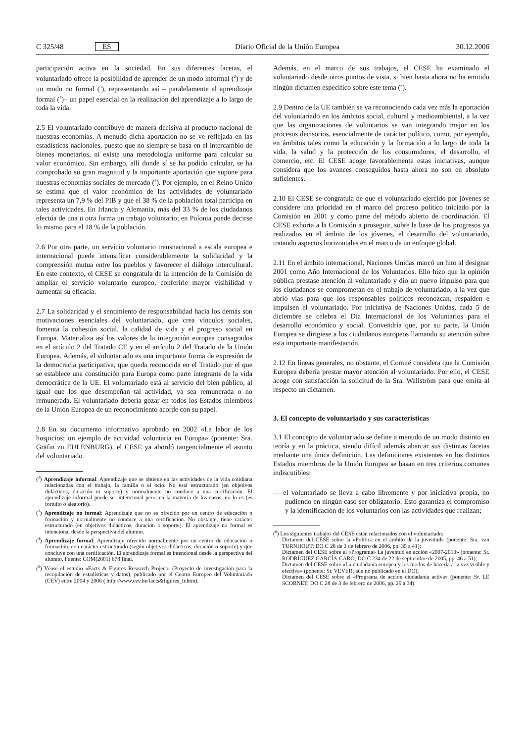C 325/48 ES Diario Oficial de la Unión Europea 30.12.2006
participación activa en la sociedad. En sus diferentes facetas, el voluntariado ofrece la posibilidad de aprender de un modo informal (<sup>2</sup>) y de un modo no formal (<sup>3</sup>), representando así – paralelamente al aprendizaje formal (<sup>4</sup>)– un papel esencial en la realización del aprendizaje a lo largo de toda la vida.
2.5 El voluntariado contribuye de manera decisiva al producto nacional de nuestras economías. A menudo dicha aportación no se ve reflejada en las estadísticas nacionales, puesto que no siempre se basa en el intercambio de bienes monetarios, ni existe una metodología uniforme para calcular su valor económico. Sin embargo, allí donde sí se ha podido calcular, se ha comprobado su gran magnitud y la importante aportación que supone para nuestras economías sociales de mercado (<sup>5</sup>). Por ejemplo, en el Reino Unido se estima que el valor económico de las actividades de voluntariado representa un 7,9 % del PIB y que el 38 % de la población total participa en tales actividades. En Irlanda y Alemania, más del 33 % de los ciudadanos efectúa de una u otra forma un trabajo voluntario; en Polonia puede decirse lo mismo para el 18 % de la población.
2.6 Por otra parte, un servicio voluntario transnacional a escala europea e internacional puede intensificar considerablemente la solidaridad y la comprensión mutua entre los pueblos y favorecer el diálogo intercultural. En este contexto, el CESE se congratula de la intención de la Comisión de ampliar el servicio voluntario europeo, conferirle mayor visibilidad y aumentar su eficacia.
2.7 La solidaridad y el sentimiento de responsabilidad hacia los demás son motivaciones esenciales del voluntariado, que crea vínculos sociales, fomenta la cohesión social, la calidad de vida y el progreso social en Europa. Materializa así los valores de la integración europea consagrados en el artículo 2 del Tratado CE y en el artículo 2 del Tratado de la Unión Europea. Además, el voluntariado es una importante forma de expresión de la democracia participativa, que queda reconocida en el Tratado por el que se establece una constitución para Europa como parte integrante de la vida democrática de la UE. El voluntariado está al servicio del bien público, al igual que los que desempeñan tal actividad, ya sea remunerada o no remunerada. El voluntariado debería gozar en todos los Estados miembros de la Unión Europea de un reconocimiento acorde con su papel.
2.8 En su documento informativo aprobado en 2002 «La labor de los hospicios; un ejemplo de actividad voluntaria en Europa» (ponente: Sra. Gräfin zu EULENBURG), el CESE ya abordó tangencialmente el asunto del voluntariado.
(<sup>2</sup>) Aprendizaje informal: Aprendizaje que se obtiene en las actividades de la vida cotidiana relacionadas con el trabajo, la familia o el ocio. No está estructurado (en objetivos didácticos, duración ni soporte) y normalmente no conduce a una certificación. El aprendizaje informal puede ser intencional pero, en la mayoría de los casos, no lo es (es fortuito o aleatorio).
(<sup>3</sup>) Aprendizaje no formal: Aprendizaje que no es ofrecido por un centro de educación o formación y normalmente no conduce a una certificación. No obstante, tiene carácter estructurado (en objetivos didácticos, duración o soporte). El aprendizaje no formal es intencional desde la perspectiva del alumno.
(<sup>4</sup>) Aprendizaje formal: Aprendizaje ofrecido normalmente por un centro de educación o formación, con carácter estructurado (según objetivos didácticos, duración o soporte) y que concluye con una certificación. El aprendizaje formal es intencional desde la perspectiva del alumno. Fuente: COM(2001) 678 final.
(<sup>5</sup>) Véase el estudio «Facts & Figures Research Project» (Proyecto de investigación para la recopilación de estadísticas y datos), publicado por el Centro Europeo del Voluntariado (CEV) entre 2004 y 2006 ( http://www.cev.be/facts&figures_fr.htm).
Además, en el marco de sus trabajos, el CESE ha examinado el voluntariado desde otros puntos de vista, si bien hasta ahora no ha emitido ningún dictamen específico sobre este tema (<sup>6</sup>).
2.9 Dentro de la UE también se va reconociendo cada vez más la aportación del voluntariado en los ámbitos social, cultural y medioambiental, a la vez que las organizaciones de voluntarios se van integrando mejor en los procesos decisorios, esencialmente de carácter político, como, por ejemplo, en ámbitos tales como la educación y la formación a lo largo de toda la vida, la salud y la protección de los consumidores, el desarrollo, el comercio, etc. El CESE acoge favorablemente estas iniciativas, aunque considera que los avances conseguidos hasta ahora no son en absoluto suficientes.
2.10 El CESE se congratula de que el voluntariado ejercido por jóvenes se considere una prioridad en el marco del proceso político iniciado por la Comisión en 2001 y como parte del método abierto de coordinación. El CESE exhorta a la Comisión a proseguir, sobre la base de los progresos ya realizados en el ámbito de los jóvenes, el desarrollo del voluntariado, tratando aspectos horizontales en el marco de un enfoque global.
2.11 En el ámbito internacional, Naciones Unidas marcó un hito al designar 2001 como Año Internacional de los Voluntarios. Ello hizo que la opinión pública prestase atención al voluntariado y dio un nuevo impulso para que los ciudadanos se comprometan en el trabajo de voluntariado, a la vez que abrió vías para que los responsables políticos reconozcan, respalden e impulsen el voluntariado. Por iniciativa de Naciones Unidas, cada 5 de diciembre se celebra el Día Internacional de los Voluntarios para el desarrollo económico y social. Convendría que, por su parte, la Unión Europea se dirigiese a los ciudadanos europeos llamando su atención sobre esta importante manifestación.
2.12 En líneas generales, no obstante, el Comité considera que la Comisión Europea debería prestar mayor atención al voluntariado. Por ello, el CESE acoge con satisfacción la solicitud de la Sra. Wallström para que emita al respecto un dictamen.
3. El concepto de voluntariado y sus características
3.1 El concepto de voluntariado se define a menudo de un modo distinto en teoría y en la práctica, siendo difícil además abarcar sus distintas facetas mediante una única definición. Las definiciones existentes en los distintos Estados miembros de la Unión Europea se basan en tres criterios comunes indiscutibles:
— el voluntariado se lleva a cabo libremente y por iniciativa propia, no pudiendo en ningún caso ser obligatorio. Esto garantiza el compromiso y la identificación de los voluntarios con las actividades que realizan;
(<sup>6</sup>) Los siguientes trabajos del CESE están relacionados con el voluntariado:
Dictamen del CESE sobre la «Política en el ámbito de la juventud» (ponente: Sra. van TURNHOUT; DO C 28 de 3 de febrero de 2006, pp. 35 a 41);
Dictamen del CESE sobre el «Programa» La juventud en acción «2007-2013» (ponente: Sr. RODRÍGUEZ GARCÍA-CARO; DO C 234 de 22 de septiembre de 2005, pp. 46 a 51);
Dictamen del CESE sobre «La ciudadanía europea y los modos de hacerla a la vez visible y efectiva» (ponente: Sr. VEVER; aún no publicado en el DO);
Dictamen del CESE sobre el «Programa de acción ciudadanía activa» (ponente: Sr. LE SCORNET; DO C 28 de 3 de febrero de 2006, pp. 29 a 34).